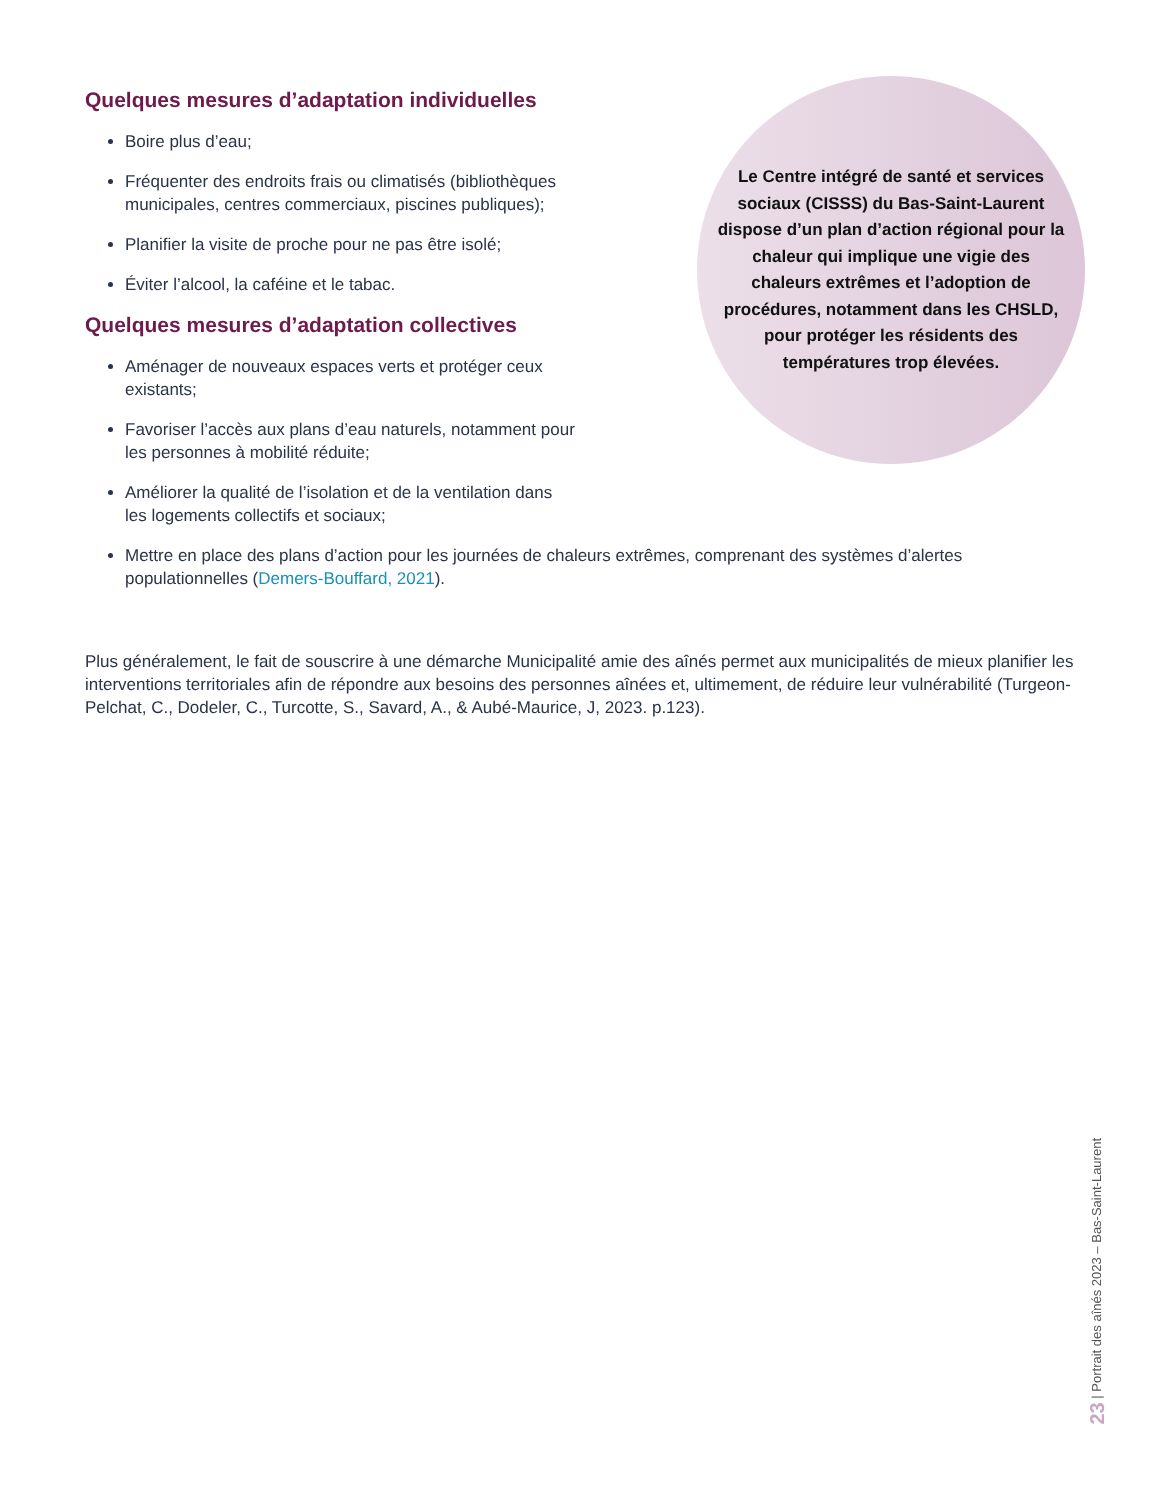Quelques mesures d’adaptation individuelles
Boire plus d’eau;
Fréquenter des endroits frais ou climatisés (bibliothèques municipales, centres commerciaux, piscines publiques);
Planifier la visite de proche pour ne pas être isolé;
Éviter l’alcool, la caféine et le tabac.
Quelques mesures d’adaptation collectives
Aménager de nouveaux espaces verts et protéger ceux existants;
Favoriser l’accès aux plans d’eau naturels, notamment pour les personnes à mobilité réduite;
Améliorer la qualité de l’isolation et de la ventilation dans les logements collectifs et sociaux;
Le Centre intégré de santé et services sociaux (CISSS) du Bas-Saint-Laurent dispose d’un plan d’action régional pour la chaleur qui implique une vigie des chaleurs extrêmes et l’adoption de procédures, notamment dans les CHSLD, pour protéger les résidents des températures trop élevées.
Mettre en place des plans d’action pour les journées de chaleurs extrêmes, comprenant des systèmes d’alertes populationnelles (Demers-Bouffard, 2021).
Plus généralement, le fait de souscrire à une démarche Municipalité amie des aînés permet aux municipalités de mieux planifier les interventions territoriales afin de répondre aux besoins des personnes aînées et, ultimement, de réduire leur vulnérabilité (Turgeon-Pelchat, C., Dodeler, C., Turcotte, S., Savard, A., & Aubé-Maurice, J, 2023. p.123).
23 | Portrait des aînés 2023 – Bas-Saint-Laurent